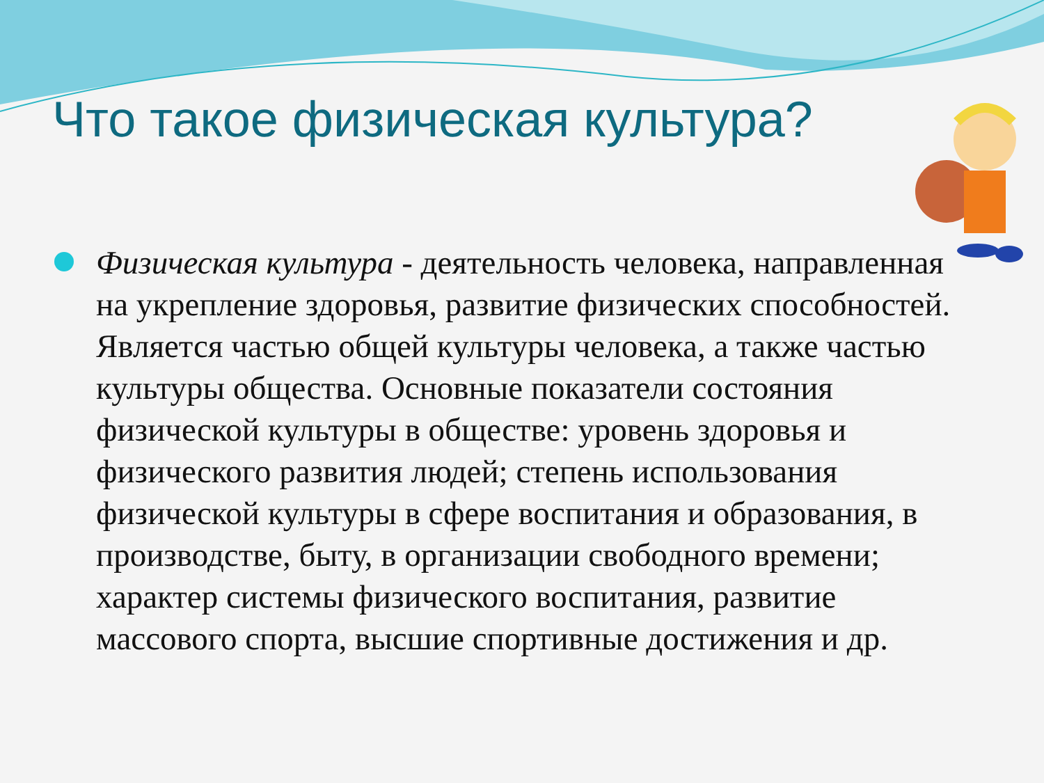Что такое физическая культура?
Физическая культура - деятельность человека, направленная на укрепление здоровья, развитие физических способностей. Является частью общей культуры человека, а также частью культуры общества. Основные показатели состояния физической культуры в обществе: уровень здоровья и физического развития людей; степень использования физической культуры в сфере воспитания и образования, в производстве, быту, в организации свободного времени; характер системы физического воспитания, развитие массового спорта, высшие спортивные достижения и др.